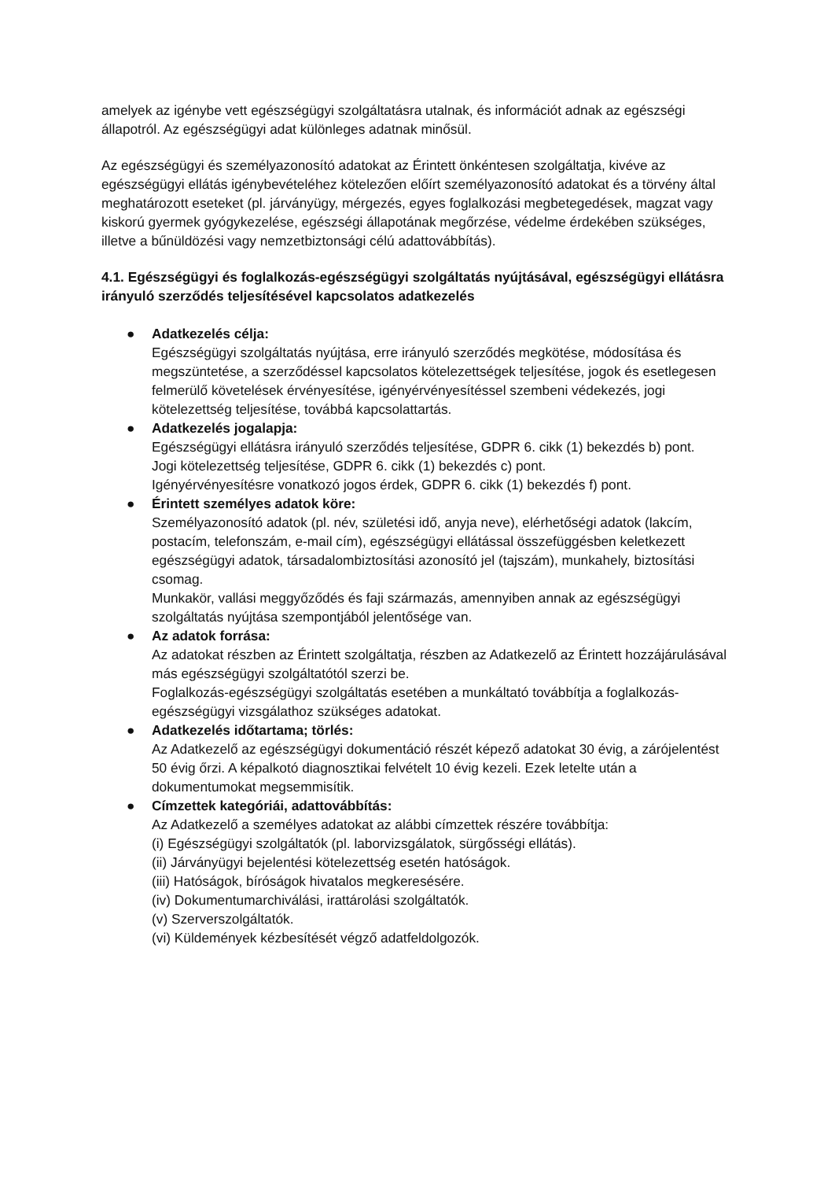amelyek az igénybe vett egészségügyi szolgáltatásra utalnak, és információt adnak az egészségi állapotról. Az egészségügyi adat különleges adatnak minősül.
Az egészségügyi és személyazonosító adatokat az Érintett önkéntesen szolgáltatja, kivéve az egészségügyi ellátás igénybevételéhez kötelezően előírt személyazonosító adatokat és a törvény által meghatározott eseteket (pl. járványügy, mérgezés, egyes foglalkozási megbetegedések, magzat vagy kiskorú gyermek gyógykezelése, egészségi állapotának megőrzése, védelme érdekében szükséges, illetve a bűnüldözési vagy nemzetbiztonsági célú adattovábbítás).
4.1. Egészségügyi és foglalkozás-egészségügyi szolgáltatás nyújtásával, egészségügyi ellátásra irányuló szerződés teljesítésével kapcsolatos adatkezelés
● Adatkezelés célja:
Egészségügyi szolgáltatás nyújtása, erre irányuló szerződés megkötése, módosítása és megszüntetése, a szerződéssel kapcsolatos kötelezettségek teljesítése, jogok és esetlegesen felmerülő követelések érvényesítése, igényérvényesítéssel szembeni védekezés, jogi kötelezettség teljesítése, továbbá kapcsolattartás.
● Adatkezelés jogalapja:
Egészségügyi ellátásra irányuló szerződés teljesítése, GDPR 6. cikk (1) bekezdés b) pont.
Jogi kötelezettség teljesítése, GDPR 6. cikk (1) bekezdés c) pont.
Igényérvényesítésre vonatkozó jogos érdek, GDPR 6. cikk (1) bekezdés f) pont.
● Érintett személyes adatok köre:
Személyazonosító adatok (pl. név, születési idő, anyja neve), elérhetőségi adatok (lakcím, postacím, telefonszám, e-mail cím), egészségügyi ellátással összefüggésben keletkezett egészségügyi adatok, társadalombiztosítási azonosító jel (tajszám), munkahely, biztosítási csomag.
Munkakör, vallási meggyőződés és faji származás, amennyiben annak az egészségügyi szolgáltatás nyújtása szempontjából jelentősége van.
● Az adatok forrása:
Az adatokat részben az Érintett szolgáltatja, részben az Adatkezelő az Érintett hozzájárulásával más egészségügyi szolgáltatótól szerzi be.
Foglalkozás-egészségügyi szolgáltatás esetében a munkáltató továbbítja a foglalkozás-egészségügyi vizsgálathoz szükséges adatokat.
● Adatkezelés időtartama; törlés:
Az Adatkezelő az egészségügyi dokumentáció részét képező adatokat 30 évig, a zárójelentést 50 évig őrzi. A képalkotó diagnosztikai felvételt 10 évig kezeli. Ezek letelte után a dokumentumokat megsemmisítik.
● Címzettek kategóriái, adattovábbítás:
Az Adatkezelő a személyes adatokat az alábbi címzettek részére továbbítja:
(i) Egészségügyi szolgáltatók (pl. laborvizsgálatok, sürgősségi ellátás).
(ii) Járványügyi bejelentési kötelezettség esetén hatóságok.
(iii) Hatóságok, bíróságok hivatalos megkeresésére.
(iv) Dokumentumarchiválási, irattárolási szolgáltatók.
(v) Szerverszolgáltatók.
(vi) Küldemények kézbesítését végző adatfeldolgozók.